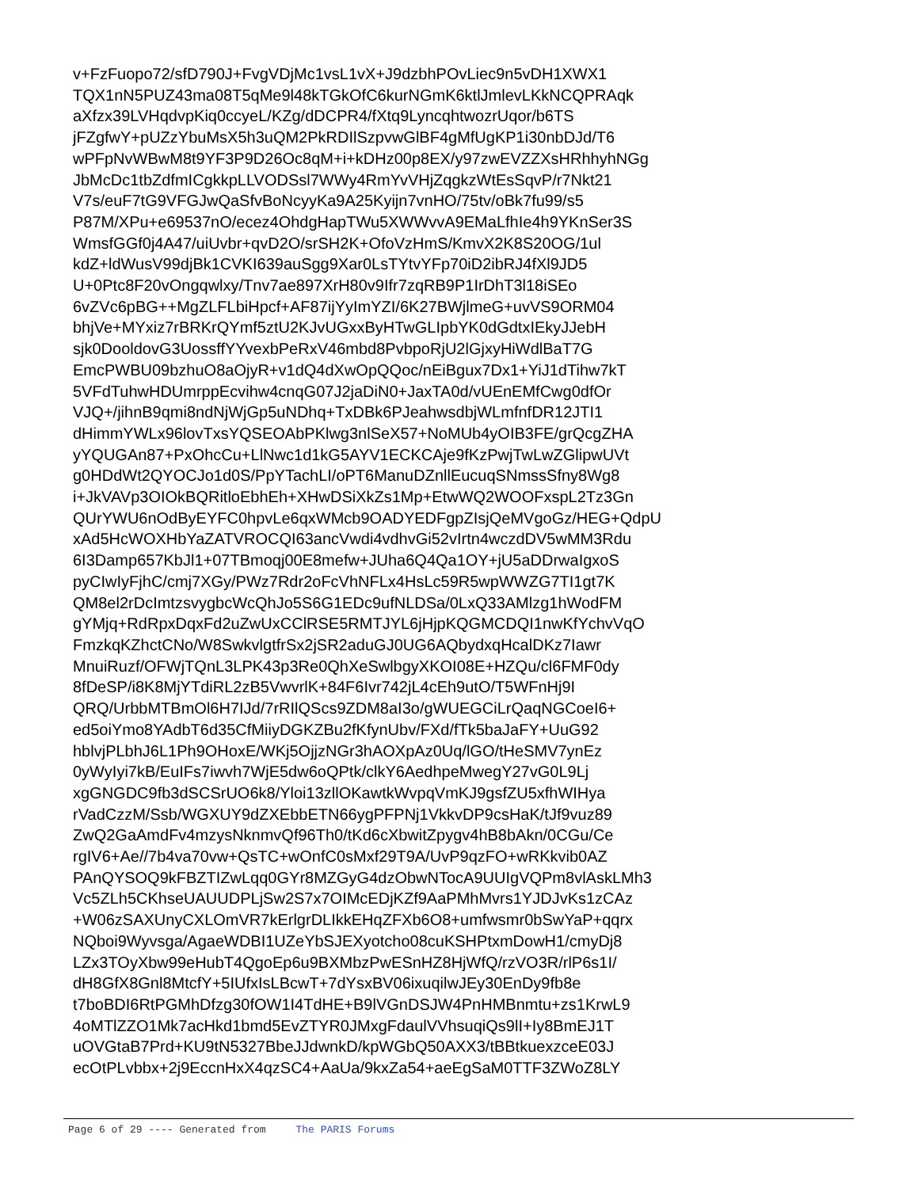v+FzFuopo72/sfD790J+FvgVDjMc1vsL1vX+J9dzbhPOvLiec9n5vDH1XWX1 TQX1nN5PUZ43ma08T5qMe9l48kTGkOfC6kurNGmK6ktlJmlevLKkNCQPRAqk aXfzx39LVHqdvpKiq0ccyeL/KZg/dDCPR4/fXtq9LyncqhtwozrUqor/b6TS jFZgfwY+pUZzYbuMsX5h3uQM2PkRDIlSzpvwGlBF4gMfUgKP1i30nbDJd/T6 wPFpNvWBwM8t9YF3P9D26Oc8qM+i+kDHz00p8EX/y97zwEVZZXsHRhhyhNGg JbMcDc1tbZdfmICgkkpLLVODSsl7WWy4RmYvVHjZqgkzWtEsSqvP/r7Nkt21 V7s/euF7tG9VFGJwQaSfvBoNcyyKa9A25Kyijn7vnHO/75tv/oBk7fu99/s5 P87M/XPu+e69537nO/ecez4OhdgHapTWu5XWWvvA9EMaLfhIe4h9YKnSer3S WmsfGGf0j4A47/uiUvbr+qvD2O/srSH2K+OfoVzHmS/KmvX2K8S20OG/1ul kdZ+ldWusV99djBk1CVKI639auSgg9Xar0LsTYtvYFp70iD2ibRJ4fXl9JD5 U+0Ptc8F20vOngqwlxy/Tnv7ae897XrH80v9Ifr7zqRB9P1IrDhT3l18iSEo 6vZVc6pBG++MgZLFLbiHpcf+AF87ijYyImYZI/6K27BWjlmeG+uvVS9ORM04 bhjVe+MYxiz7rBRKrQYmf5ztU2KJvUGxxByHTwGLIpbYK0dGdtxIEkyJJebH sjk0DooldovG3UossffYYvexbPeRxV46mbd8PvbpoRjU2lGjxyHiWdlBaT7G EmcPWBU09bzhuO8aOjyR+v1dQ4dXwOpQQoc/nEiBgux7Dx1+YiJ1dTihw7kT 5VFdTuhwHDUmrppEcvihw4cnqG07J2jaDiN0+JaxTA0d/vUEnEMfCwg0dfOr VJQ+/jihnB9qmi8ndNjWjGp5uNDhq+TxDBk6PJeahwsdbjWLmfnfDR12JTI1 dHimmYWLx96lovTxsYQSEOAbPKlwg3nlSeX57+NoMUb4yOIB3FE/grQcgZHA yYQUGAn87+PxOhcCu+LlNwc1d1kG5AYV1ECKCAje9fKzPwjTwLwZGlipwUVt g0HDdWt2QYOCJo1d0S/PpYTachLI/oPT6ManuDZnllEucuqSNmssSfny8Wg8 i+JkVAVp3OIOkBQRitloEbhEh+XHwDSiXkZs1Mp+EtwWQ2WOOFxspL2Tz3Gn QUrYWU6nOdByEYFC0hpvLe6qxWMcb9OADYEDFgpZIsjQeMVgoGz/HEG+QdpU xAd5HcWOXHbYaZATVROCQI63ancVwdi4vdhvGi52vIrtn4wczdDV5wMM3Rdu 6I3Damp657KbJl1+07TBmoqj00E8mefw+JUha6Q4Qa1OY+jU5aDDrwaIgxoS pyCIwIyFjhC/cmj7XGy/PWz7Rdr2oFcVhNFLx4HsLc59R5wpWWZG7TI1gt7K QM8el2rDcImtzsvygbcWcQhJo5S6G1EDc9ufNLDSa/0LxQ33AMlzg1hWodFM gYMjq+RdRpxDqxFd2uZwUxCClRSE5RMTJYL6jHjpKQGMCDQI1nwKfYchvVqO FmzkqKZhctCNo/W8SwkvlgtfrSx2jSR2aduGJ0UG6AQbydxqHcalDKz7Iawr MnuiRuzf/OFWjTQnL3LPK43p3Re0QhXeSwlbgyXKOI08E+HZQu/cl6FMF0dy 8fDeSP/i8K8MjYTdiRL2zB5VwvrlK+84F6Ivr742jL4cEh9utO/T5WFnHj9I QRQ/UrbbMTBmOl6H7IJd/7rRIlQScs9ZDM8aI3o/gWUEGCiLrQaqNGCoeI6+ ed5oiYmo8YAdbT6d35CfMiiyDGKZBu2fKfynUbv/FXd/fTk5baJaFY+UuG92 hblvjPLbhJ6L1Ph9OHoxE/WKj5OjjzNGr3hAOXpAz0Uq/lGO/tHeSMV7ynEz 0yWyIyi7kB/EuIFs7iwvh7WjE5dw6oQPtk/clkY6AedhpeMwegY27vG0L9Lj xgGNGDC9fb3dSCSrUO6k8/Yloi13zllOKawtkWvpqVmKJ9gsfZU5xfhWIHya rVadCzzM/Ssb/WGXUY9dZXEbbETN66ygPFPNj1VkkvDP9csHaK/tJf9vuz89 ZwQ2GaAmdFv4mzysNknmvQf96Th0/tKd6cXbwitZpygv4hB8bAkn/0CGu/Ce rgIV6+Ae//7b4va70vw+QsTC+wOnfC0sMxf29T9A/UvP9qzFO+wRKkvib0AZ PAnQYSOQ9kFBZTIZwLqq0GYr8MZGyG4dzObwNTocA9UUIgVQPm8vlAskLMh3 Vc5ZLh5CKhseUAUUDPLjSw2S7x7OIMcEDjKZf9AaPMhMvrs1YJDJvKs1zCAz +W06zSAXUnyCXLOmVR7kErlgrDLIkkEHqZFXb6O8+umfwsmr0bSwYaP+qqrx NQboi9Wyvsga/AgaeWDBI1UZeYbSJEXyotcho08cuKSHPtxmDowH1/cmyDj8 LZx3TOyXbw99eHubT4QgoEp6u9BXMbzPwESnHZ8HjWfQ/rzVO3R/rlP6s1I/ dH8GfX8Gnl8MtcfY+5IUfxIsLBcwT+7dYsxBV06ixuqilwJEy30EnDy9fb8e t7boBDI6RtPGMhDfzg30fOW1I4TdHE+B9lVGnDSJW4PnHMBnmtu+zs1KrwL9 4oMTlZZO1Mk7acHkd1bmd5EvZTYR0JMxgFdaulVVhsuqiQs9lI+Iy8BmEJ1T uOVGtaB7Prd+KU9tN5327BbeJJdwnkD/kpWGbQ50AXX3/tBBtkuexzceE03J ecOtPLvbbx+2j9EccnHxX4qzSC4+AaUa/9kxZa54+aeEgSaM0TTF3ZWoZ8LY
Page 6 of 29 ---- Generated from The PARIS Forums